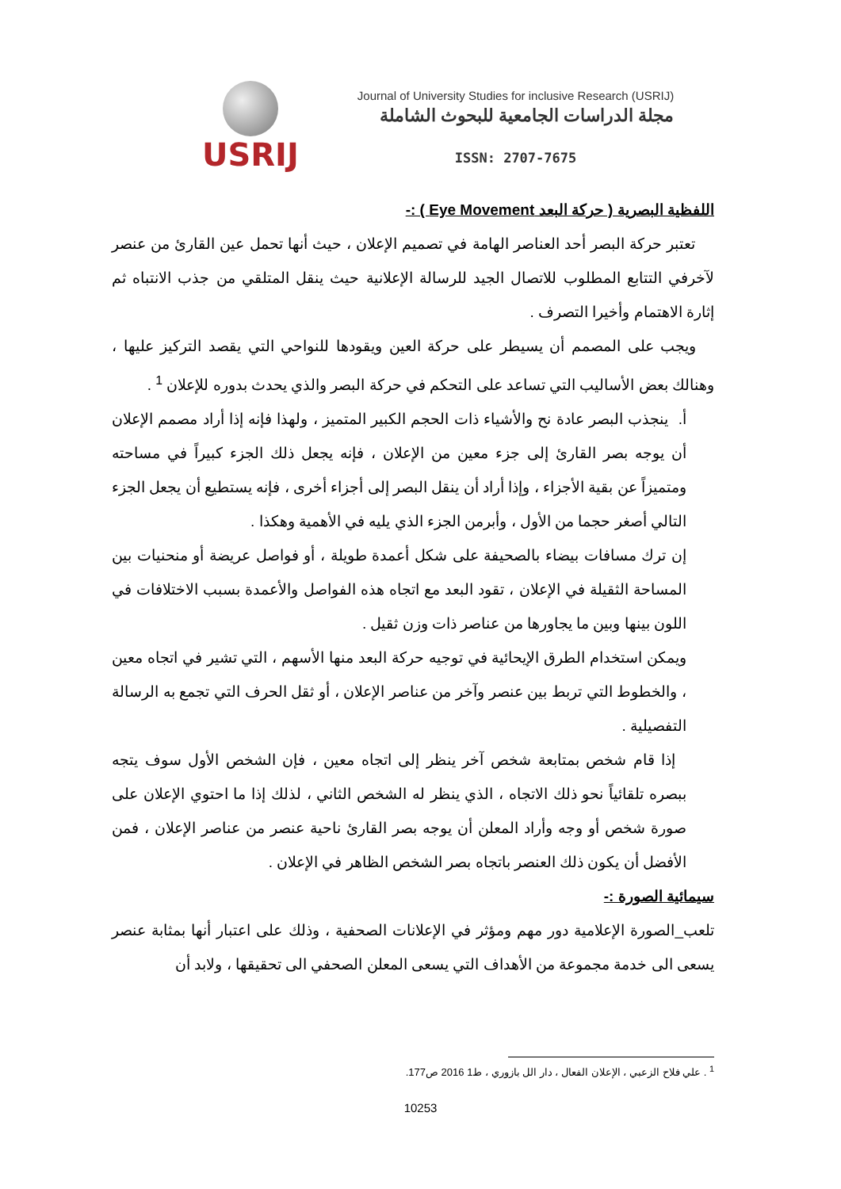USRIJ
Journal of University Studies for inclusive Research (USRIJ)
مجلة الدراسات الجامعية للبحوث الشاملة
ISSN: 2707-7675
اللفظية البصرية ( حركة البعد Eye Movement ) :-
تعتبر حركة البصر أحد العناصر الهامة في تصميم الإعلان ، حيث أنها تحمل عين القارئ من عنصر لآخرفي التتابع المطلوب للاتصال الجيد للرسالة الإعلانية حيث ينقل المتلقي من جذب الانتباه ثم إثارة الاهتمام وأخيرا التصرف .
ويجب على المصمم أن يسيطر على حركة العين ويقودها للنواحي التي يقصد التركيز عليها ، وهنالك بعض الأساليب التي تساعد على التحكم في حركة البصر والذي يحدث بدوره للإعلان <sup>1</sup> .
أ. ينجذب البصر عادة نح والأشياء ذات الحجم الكبير المتميز ، ولهذا فإنه إذا أراد مصمم الإعلان أن يوجه بصر القارئ إلى جزء معين من الإعلان ، فإنه يجعل ذلك الجزء كبيراً في مساحته ومتميزاً عن بقية الأجزاء ، وإذا أراد أن ينقل البصر إلى أجزاء أخرى ، فإنه يستطيع أن يجعل الجزء التالي أصغر حجما من الأول ، وأبرمن الجزء الذي يليه في الأهمية وهكذا .
إن ترك مسافات بيضاء بالصحيفة على شكل أعمدة طويلة ، أو فواصل عريضة أو منحنيات بين المساحة الثقيلة في الإعلان ، تقود البعد مع اتجاه هذه الفواصل والأعمدة بسبب الاختلافات في اللون بينها وبين ما يجاورها من عناصر ذات وزن ثقيل .
ويمكن استخدام الطرق الإيحائية في توجيه حركة البعد منها الأسهم ، التي تشير في اتجاه معين ، والخطوط التي تربط بين عنصر وآخر من عناصر الإعلان ، أو ثقل الحرف التي تجمع به الرسالة التفصيلية .
إذا قام شخص بمتابعة شخص آخر ينظر إلى اتجاه معين ، فإن الشخص الأول سوف يتجه ببصره تلقائياً نحو ذلك الاتجاه ، الذي ينظر له الشخص الثاني ، لذلك إذا ما احتوي الإعلان على صورة شخص أو وجه وأراد المعلن أن يوجه بصر القارئ ناحية عنصر من عناصر الإعلان ، فمن الأفضل أن يكون ذلك العنصر باتجاه بصر الشخص الظاهر في الإعلان .
سيمائية الصورة :-
تلعب_الصورة الإعلامية دور مهم ومؤثر في الإعلانات الصحفية ، وذلك على اعتبار أنها بمثابة عنصر يسعى الى خدمة مجموعة من الأهداف التي يسعى المعلن الصحفي الى تحقيقها ، ولابد أن
<sup>1</sup> . علي فلاح الزعبي ، الإعلان الفعال ، دار الل بازوري ، ط1 2016 ص177.
10253